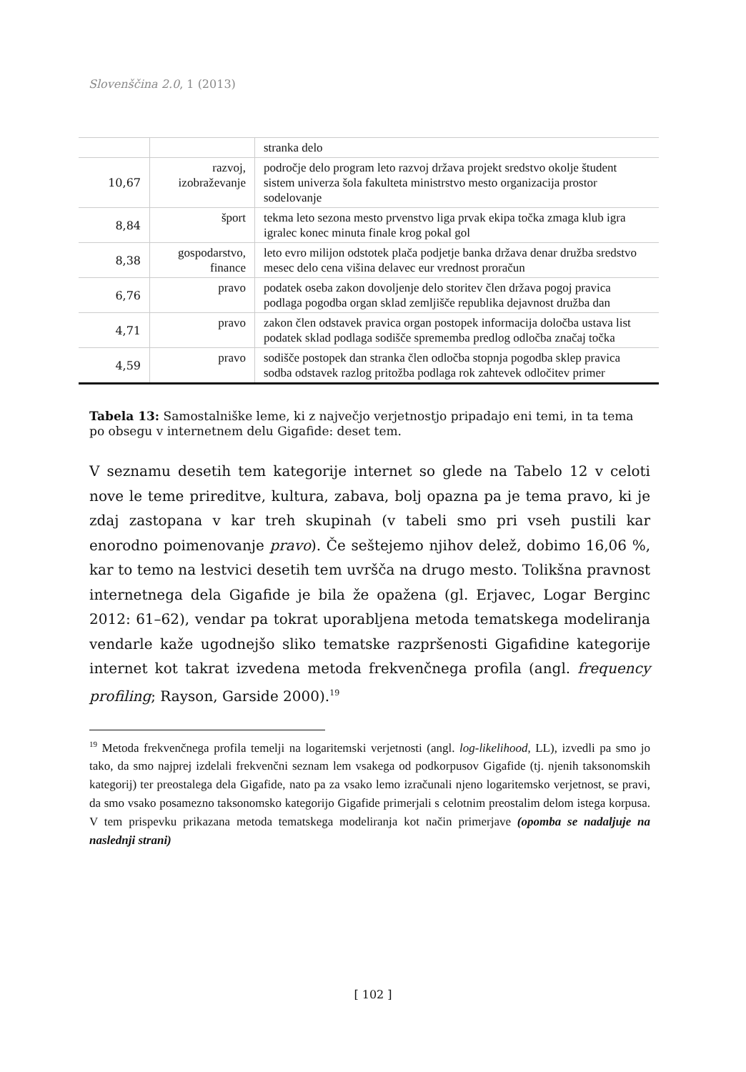Slovenščina 2.0, 1 (2013)
| | | stranka delo |
| 10,67 | razvoj, izobraževanje | področje delo program leto razvoj država projekt sredstvo okolje študent sistem univerza šola fakulteta ministrstvo mesto organizacija prostor sodelovanje |
| 8,84 | šport | tekma leto sezona mesto prvenstvo liga prvak ekipa točka zmaga klub igra igralec konec minuta finale krog pokal gol |
| 8,38 | gospodarstvo, finance | leto evro milijon odstotek plača podjetje banka država denar družba sredstvo mesec delo cena višina delavec eur vrednost proračun |
| 6,76 | pravo | podatek oseba zakon dovoljenje delo storitev člen država pogoj pravica podlaga pogodba organ sklad zemljišče republika dejavnost družba dan |
| 4,71 | pravo | zakon člen odstavek pravica organ postopek informacija določba ustava list podatek sklad podlaga sodišče sprememba predlog odločba značaj točka |
| 4,59 | pravo | sodišče postopek dan stranka člen odločba stopnja pogodba sklep pravica sodba odstavek razlog pritožba podlaga rok zahtevek odločitev primer |
Tabela 13: Samostalniške leme, ki z največjo verjetnostjo pripadajo eni temi, in ta tema po obsegu v internetnem delu Gigafide: deset tem.
V seznamu desetih tem kategorije internet so glede na Tabelo 12 v celoti nove le teme prireditve, kultura, zabava, bolj opazna pa je tema pravo, ki je zdaj zastopana v kar treh skupinah (v tabeli smo pri vseh pustili kar enorodno poimenovanje pravo). Če seštejemo njihov delež, dobimo 16,06 %, kar to temo na lestvici desetih tem uvršča na drugo mesto. Tolikšna pravnost internetnega dela Gigafide je bila že opažena (gl. Erjavec, Logar Berginc 2012: 61–62), vendar pa tokrat uporabljena metoda tematskega modeliranja vendarle kaže ugodnejšo sliko tematske razpršenosti Gigafidine kategorije internet kot takrat izvedena metoda frekvenčnega profila (angl. frequency profiling; Rayson, Garside 2000).<sup>19</sup>
<sup>19</sup> Metoda frekvenčnega profila temelji na logaritemski verjetnosti (angl. log-likelihood, LL), izvedli pa smo jo tako, da smo najprej izdelali frekvenčni seznam lem vsakega od podkorpusov Gigafide (tj. njenih taksonomskih kategorij) ter preostalega dela Gigafide, nato pa za vsako lemo izračunali njeno logaritemsko verjetnost, se pravi, da smo vsako posamezno taksonomsko kategorijo Gigafide primerjali s celotnim preostalim delom istega korpusa. V tem prispevku prikazana metoda tematskega modeliranja kot način primerjave (opomba se nadaljuje na naslednji strani)
[ 102 ]